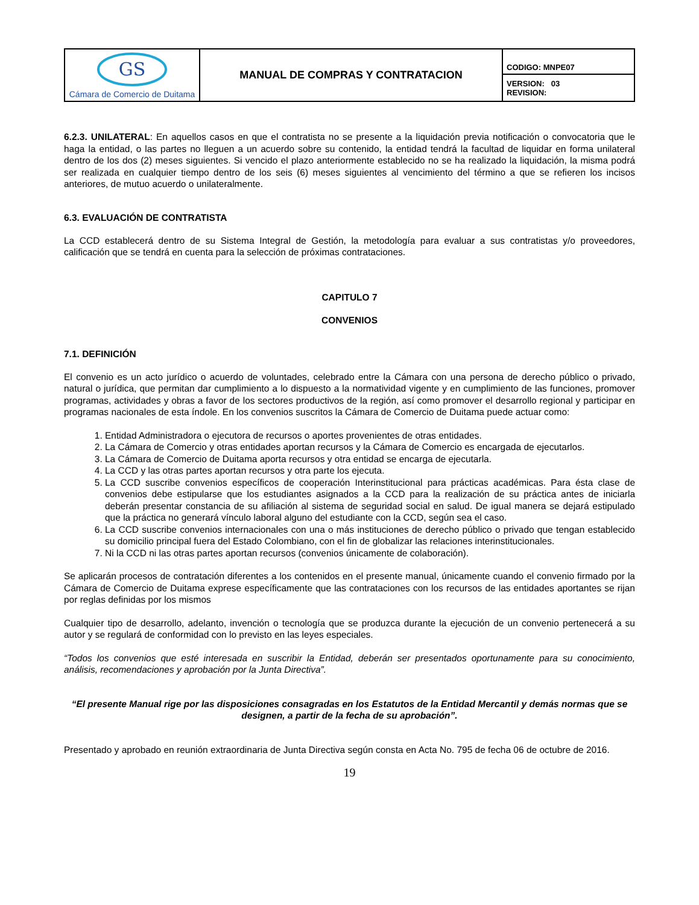| GS Cámara de Comercio de Duitama | MANUAL DE COMPRAS Y CONTRATACION | CODIGO: MNPE07 |
| | | VERSION: 03 REVISION: |
6.2.3. UNILATERAL: En aquellos casos en que el contratista no se presente a la liquidación previa notificación o convocatoria que le haga la entidad, o las partes no lleguen a un acuerdo sobre su contenido, la entidad tendrá la facultad de liquidar en forma unilateral dentro de los dos (2) meses siguientes. Si vencido el plazo anteriormente establecido no se ha realizado la liquidación, la misma podrá ser realizada en cualquier tiempo dentro de los seis (6) meses siguientes al vencimiento del término a que se refieren los incisos anteriores, de mutuo acuerdo o unilateralmente.
6.3. EVALUACIÓN DE CONTRATISTA
La CCD establecerá dentro de su Sistema Integral de Gestión, la metodología para evaluar a sus contratistas y/o proveedores, calificación que se tendrá en cuenta para la selección de próximas contrataciones.
CAPITULO 7
CONVENIOS
7.1. DEFINICIÓN
El convenio es un acto jurídico o acuerdo de voluntades, celebrado entre la Cámara con una persona de derecho público o privado, natural o jurídica, que permitan dar cumplimiento a lo dispuesto a la normatividad vigente y en cumplimiento de las funciones, promover programas, actividades y obras a favor de los sectores productivos de la región, así como promover el desarrollo regional y participar en programas nacionales de esta índole. En los convenios suscritos la Cámara de Comercio de Duitama puede actuar como:
1. Entidad Administradora o ejecutora de recursos o aportes provenientes de otras entidades.
2. La Cámara de Comercio y otras entidades aportan recursos y la Cámara de Comercio es encargada de ejecutarlos.
3. La Cámara de Comercio de Duitama aporta recursos y otra entidad se encarga de ejecutarla.
4. La CCD y las otras partes aportan recursos y otra parte los ejecuta.
5. La CCD suscribe convenios específicos de cooperación Interinstitucional para prácticas académicas. Para ésta clase de convenios debe estipularse que los estudiantes asignados a la CCD para la realización de su práctica antes de iniciarla deberán presentar constancia de su afiliación al sistema de seguridad social en salud. De igual manera se dejará estipulado que la práctica no generará vínculo laboral alguno del estudiante con la CCD, según sea el caso.
6. La CCD suscribe convenios internacionales con una o más instituciones de derecho público o privado que tengan establecido su domicilio principal fuera del Estado Colombiano, con el fin de globalizar las relaciones interinstitucionales.
7. Ni la CCD ni las otras partes aportan recursos (convenios únicamente de colaboración).
Se aplicarán procesos de contratación diferentes a los contenidos en el presente manual, únicamente cuando el convenio firmado por la Cámara de Comercio de Duitama exprese específicamente que las contrataciones con los recursos de las entidades aportantes se rijan por reglas definidas por los mismos
Cualquier tipo de desarrollo, adelanto, invención o tecnología que se produzca durante la ejecución de un convenio pertenecerá a su autor y se regulará de conformidad con lo previsto en las leyes especiales.
“Todos los convenios que esté interesada en suscribir la Entidad, deberán ser presentados oportunamente para su conocimiento, análisis, recomendaciones y aprobación por la Junta Directiva”.
“El presente Manual rige por las disposiciones consagradas en los Estatutos de la Entidad Mercantil y demás normas que se designen, a partir de la fecha de su aprobación”.
Presentado y aprobado en reunión extraordinaria de Junta Directiva según consta en Acta No. 795 de fecha 06 de octubre de 2016.
19